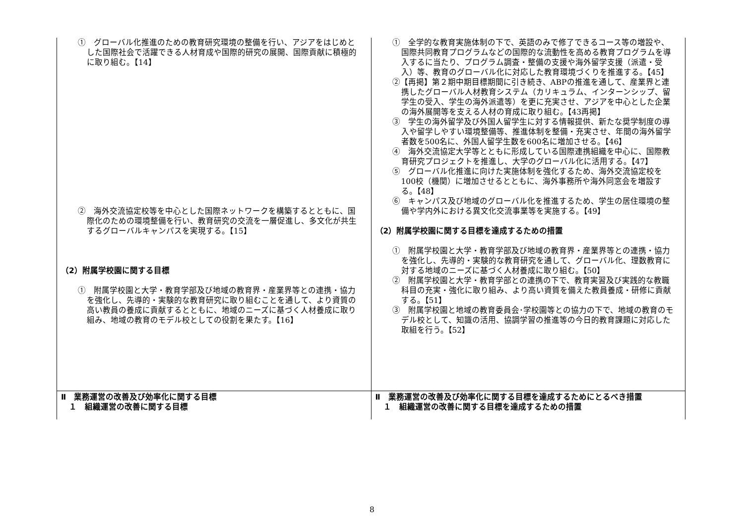| ① グローバル化推進のための教育研究環境の整備を行い、アジアをはじめとした国際社会で活躍できる人材育成や国際的研究の展開、国際貢献に積極的に取り組む。【14】 ② 海外交流協定校等を中心とした国際ネットワークを構築するとともに、国際化のための環境整備を行い、教育研究の交流を一層促進し、多文化が共生するグローバルキャンパスを実現する。【15】 （2）附属学校園に関する目標 ① 附属学校園と大学・教育学部及び地域の教育界・産業界等との連携・協力を強化し、先導的・実験的な教育研究に取り組むことを通して、より資質の高い教員の養成に貢献するとともに、地域のニーズに基づく人材養成に取り組み、地域の教育のモデル校としての役割を果たす。【16】 | ① 全学的な教育実施体制の下で、英語のみで修了できるコース等の増設や、国際共同教育プログラムなどの国際的な流動性を高める教育プログラムを導入するに当たり、プログラム調査・整備の支援や海外留学支援（派遣・受入）等、教育のグローバル化に対応した教育環境づくりを推進する。【45】 ②【再掲】第２期中期目標期間に引き続き、ABPの推進を通して、産業界と連携したグローバル人材教育システム（カリキュラム、インターンシップ、留学生の受入、学生の海外派遣等）を更に充実させ、アジアを中心とした企業の海外展開等を支える人材の育成に取り組む。【43再掲】 ③ 学生の海外留学及び外国人留学生に対する情報提供、新たな奨学制度の導入や留学しやすい環境整備等、推進体制を整備・充実させ、年間の海外留学者数を500名に、外国人留学生数を600名に増加させる。【46】 ④ 海外交流協定大学等とともに形成している国際連携組織を中心に、国際教育研究プロジェクトを推進し、大学のグローバル化に活用する。【47】 ⑤ グローバル化推進に向けた実施体制を強化するため、海外交流協定校を100校（機関）に増加させるとともに、海外事務所や海外同窓会を増設する。【48】 ⑥ キャンパス及び地域のグローバル化を推進するため、学生の居住環境の整備や学内外における異文化交流事業等を実施する。【49】 （2）附属学校園に関する目標を達成するための措置 ① 附属学校園と大学・教育学部及び地域の教育界・産業界等との連携・協力を強化し、先導的・実験的な教育研究を通して、グローバル化、理数教育に対する地域のニーズに基づく人材養成に取り組む。【50】 ② 附属学校園と大学・教育学部との連携の下で、教育実習及び実践的な教職科目の充実・強化に取り組み、より高い資質を備えた教員養成・研修に貢献する。【51】 ③ 附属学校園と地域の教育委員会･学校園等との協力の下で、地域の教育のモデル校として、知識の活用、協調学習の推進等の今日的教育課題に対応した取組を行う。【52】 |
| Ⅱ 業務運営の改善及び効率化に関する目標 １ 組織運営の改善に関する目標 | Ⅱ 業務運営の改善及び効率化に関する目標を達成するためにとるべき措置 １ 組織運営の改善に関する目標を達成するための措置 |
8